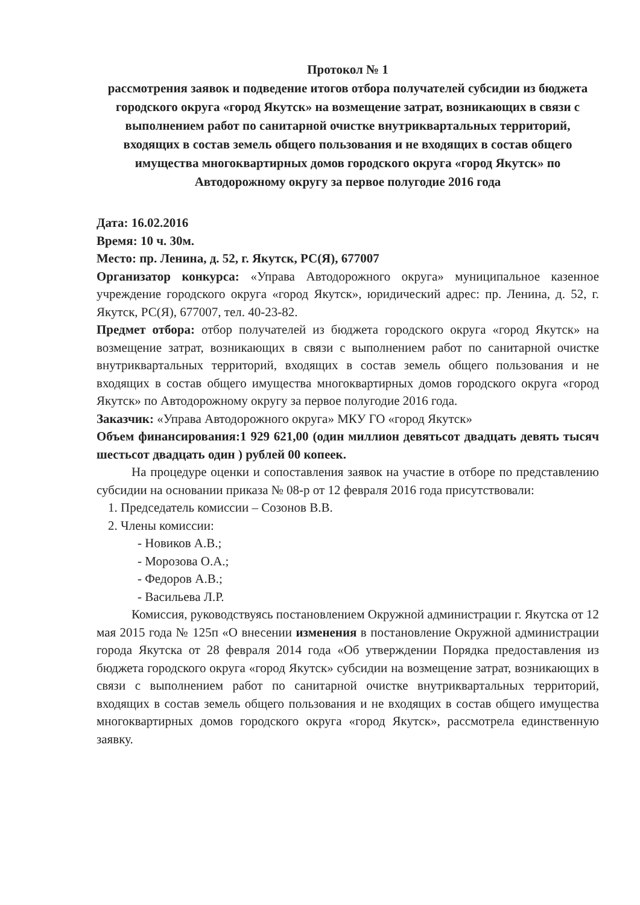Протокол № 1
рассмотрения заявок и подведение итогов отбора получателей субсидии из бюджета городского округа «город Якутск» на возмещение затрат, возникающих в связи с выполнением работ по санитарной очистке внутриквартальных территорий, входящих в состав земель общего пользования и не входящих в состав общего имущества многоквартирных домов городского округа «город Якутск» по Автодорожному округу за первое полугодие 2016 года
Дата: 16.02.2016
Время: 10 ч. 30м.
Место: пр. Ленина, д. 52, г. Якутск, РС(Я), 677007
Организатор конкурса: «Управа Автодорожного округа» муниципальное казенное учреждение городского округа «город Якутск», юридический адрес: пр. Ленина, д. 52, г. Якутск, РС(Я), 677007, тел. 40-23-82.
Предмет отбора: отбор получателей из бюджета городского округа «город Якутск» на возмещение затрат, возникающих в связи с выполнением работ по санитарной очистке внутриквартальных территорий, входящих в состав земель общего пользования и не входящих в состав общего имущества многоквартирных домов городского округа «город Якутск» по Автодорожному округу за первое полугодие 2016 года.
Заказчик: «Управа Автодорожного округа» МКУ ГО «город Якутск»
Объем финансирования:1 929 621,00 (один миллион девятьсот двадцать девять тысяч шестьсот двадцать один ) рублей 00 копеек.
На процедуре оценки и сопоставления заявок на участие в отборе по представлению субсидии на основании приказа № 08-р от 12 февраля 2016 года присутствовали:
1. Председатель комиссии – Созонов В.В.
2. Члены комиссии:
- Новиков А.В.;
- Морозова О.А.;
- Федоров А.В.;
- Васильева Л.Р.
Комиссия, руководствуясь постановлением Окружной администрации г. Якутска от 12 мая 2015 года № 125п «О внесении изменения в постановление Окружной администрации города Якутска от 28 февраля 2014 года «Об утверждении Порядка предоставления из бюджета городского округа «город Якутск» субсидии на возмещение затрат, возникающих в связи с выполнением работ по санитарной очистке внутриквартальных территорий, входящих в состав земель общего пользования и не входящих в состав общего имущества многоквартирных домов городского округа «город Якутск», рассмотрела единственную заявку.